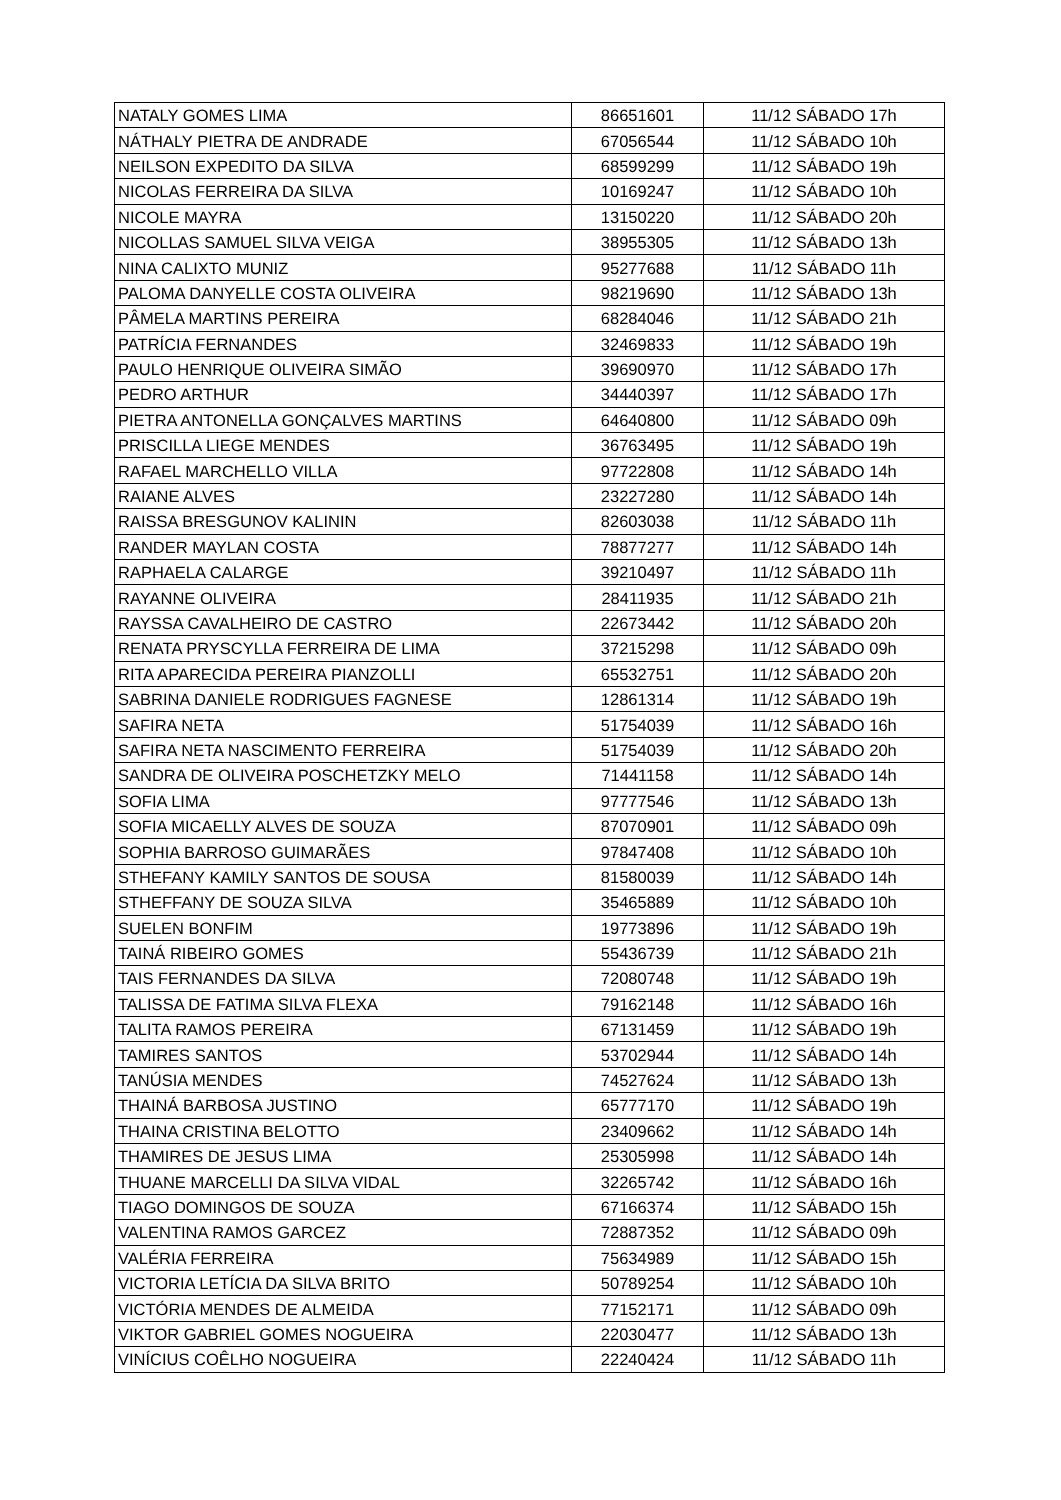| NATALY GOMES LIMA | 86651601 | 11/12 SÁBADO 17h |
| NÁTHALY PIETRA DE ANDRADE | 67056544 | 11/12 SÁBADO 10h |
| NEILSON EXPEDITO DA SILVA | 68599299 | 11/12 SÁBADO 19h |
| NICOLAS FERREIRA DA SILVA | 10169247 | 11/12 SÁBADO 10h |
| NICOLE MAYRA | 13150220 | 11/12 SÁBADO 20h |
| NICOLLAS SAMUEL SILVA VEIGA | 38955305 | 11/12 SÁBADO 13h |
| NINA CALIXTO MUNIZ | 95277688 | 11/12 SÁBADO 11h |
| PALOMA DANYELLE COSTA OLIVEIRA | 98219690 | 11/12 SÁBADO 13h |
| PÂMELA MARTINS PEREIRA | 68284046 | 11/12 SÁBADO 21h |
| PATRÍCIA FERNANDES | 32469833 | 11/12 SÁBADO 19h |
| PAULO HENRIQUE OLIVEIRA SIMÃO | 39690970 | 11/12 SÁBADO 17h |
| PEDRO ARTHUR | 34440397 | 11/12 SÁBADO 17h |
| PIETRA ANTONELLA GONÇALVES MARTINS | 64640800 | 11/12 SÁBADO 09h |
| PRISCILLA LIEGE MENDES | 36763495 | 11/12 SÁBADO 19h |
| RAFAEL MARCHELLO VILLA | 97722808 | 11/12 SÁBADO 14h |
| RAIANE ALVES | 23227280 | 11/12 SÁBADO 14h |
| RAISSA BRESGUNOV KALININ | 82603038 | 11/12 SÁBADO 11h |
| RANDER MAYLAN COSTA | 78877277 | 11/12 SÁBADO 14h |
| RAPHAELA CALARGE | 39210497 | 11/12 SÁBADO 11h |
| RAYANNE OLIVEIRA | 28411935 | 11/12 SÁBADO 21h |
| RAYSSA CAVALHEIRO DE CASTRO | 22673442 | 11/12 SÁBADO 20h |
| RENATA PRYSCYLLA FERREIRA DE LIMA | 37215298 | 11/12 SÁBADO 09h |
| RITA APARECIDA PEREIRA PIANZOLLI | 65532751 | 11/12 SÁBADO 20h |
| SABRINA DANIELE RODRIGUES FAGNESE | 12861314 | 11/12 SÁBADO 19h |
| SAFIRA NETA | 51754039 | 11/12 SÁBADO 16h |
| SAFIRA NETA NASCIMENTO FERREIRA | 51754039 | 11/12 SÁBADO 20h |
| SANDRA DE OLIVEIRA POSCHETZKY MELO | 71441158 | 11/12 SÁBADO 14h |
| SOFIA LIMA | 97777546 | 11/12 SÁBADO 13h |
| SOFIA MICAELLY ALVES DE SOUZA | 87070901 | 11/12 SÁBADO 09h |
| SOPHIA BARROSO GUIMARÃES | 97847408 | 11/12 SÁBADO 10h |
| STHEFANY KAMILY SANTOS DE SOUSA | 81580039 | 11/12 SÁBADO 14h |
| STHEFFANY DE SOUZA SILVA | 35465889 | 11/12 SÁBADO 10h |
| SUELEN BONFIM | 19773896 | 11/12 SÁBADO 19h |
| TAINÁ RIBEIRO GOMES | 55436739 | 11/12 SÁBADO 21h |
| TAIS FERNANDES DA SILVA | 72080748 | 11/12 SÁBADO 19h |
| TALISSA DE FATIMA SILVA FLEXA | 79162148 | 11/12 SÁBADO 16h |
| TALITA RAMOS PEREIRA | 67131459 | 11/12 SÁBADO 19h |
| TAMIRES SANTOS | 53702944 | 11/12 SÁBADO 14h |
| TANÚSIA MENDES | 74527624 | 11/12 SÁBADO 13h |
| THAINÁ BARBOSA JUSTINO | 65777170 | 11/12 SÁBADO 19h |
| THAINA CRISTINA BELOTTO | 23409662 | 11/12 SÁBADO 14h |
| THAMIRES DE JESUS LIMA | 25305998 | 11/12 SÁBADO 14h |
| THUANE MARCELLI DA SILVA VIDAL | 32265742 | 11/12 SÁBADO 16h |
| TIAGO DOMINGOS DE SOUZA | 67166374 | 11/12 SÁBADO 15h |
| VALENTINA RAMOS GARCEZ | 72887352 | 11/12 SÁBADO 09h |
| VALÉRIA FERREIRA | 75634989 | 11/12 SÁBADO 15h |
| VICTORIA LETÍCIA DA SILVA BRITO | 50789254 | 11/12 SÁBADO 10h |
| VICTÓRIA MENDES DE ALMEIDA | 77152171 | 11/12 SÁBADO 09h |
| VIKTOR GABRIEL GOMES NOGUEIRA | 22030477 | 11/12 SÁBADO 13h |
| VINÍCIUS COÊLHO NOGUEIRA | 22240424 | 11/12 SÁBADO 11h |